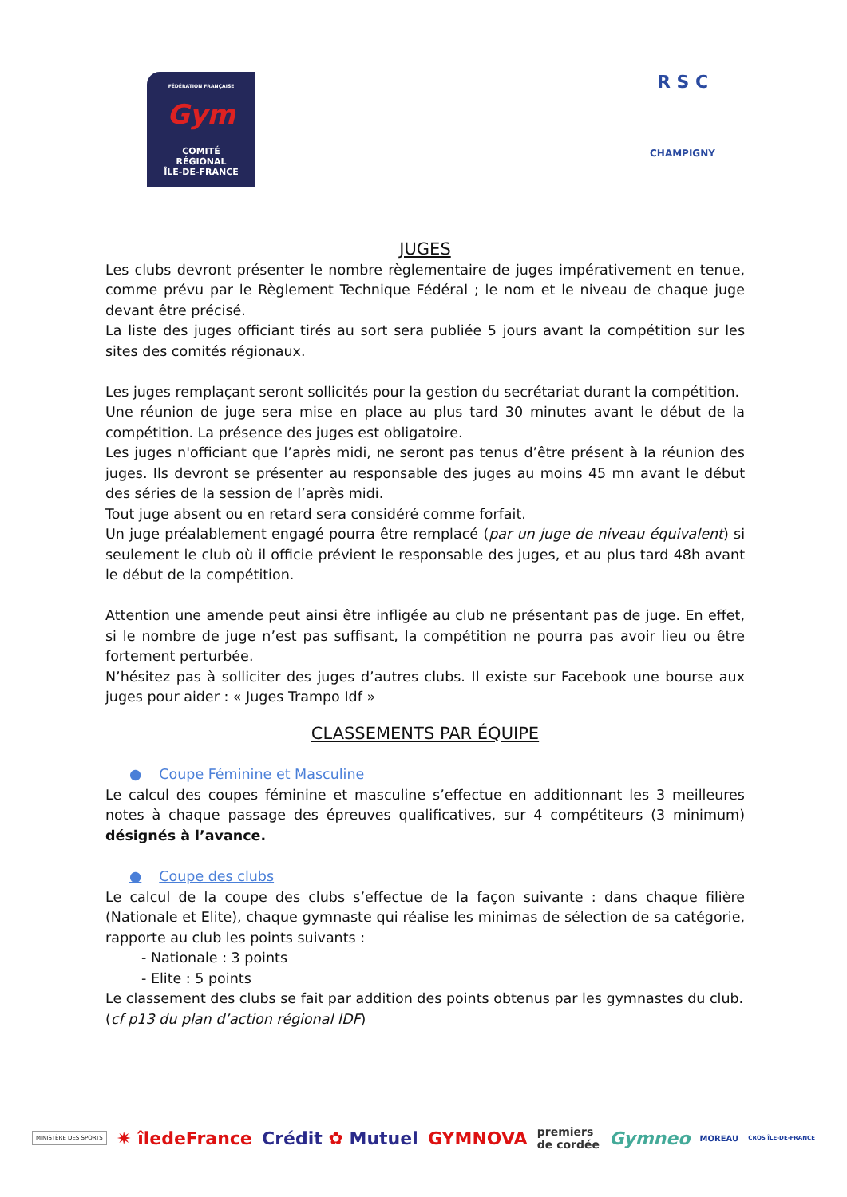FÉDÉRATION FRANÇAISE
Gym
COMITÉ
RÉGIONAL
ÎLE-DE-FRANCE
R S C
CHAMPIGNY
JUGES
Les clubs devront présenter le nombre règlementaire de juges impérativement en tenue, comme prévu par le Règlement Technique Fédéral ; le nom et le niveau de chaque juge devant être précisé.
La liste des juges officiant tirés au sort sera publiée 5 jours avant la compétition sur les sites des comités régionaux.
Les juges remplaçant seront sollicités pour la gestion du secrétariat durant la compétition.
Une réunion de juge sera mise en place au plus tard 30 minutes avant le début de la compétition. La présence des juges est obligatoire.
Les juges n'officiant que l’après midi, ne seront pas tenus d’être présent à la réunion des juges. Ils devront se présenter au responsable des juges au moins 45 mn avant le début des séries de la session de l’après midi.
Tout juge absent ou en retard sera considéré comme forfait.
Un juge préalablement engagé pourra être remplacé (par un juge de niveau équivalent) si seulement le club où il officie prévient le responsable des juges, et au plus tard 48h avant le début de la compétition.
Attention une amende peut ainsi être infligée au club ne présentant pas de juge. En effet, si le nombre de juge n’est pas suffisant, la compétition ne pourra pas avoir lieu ou être fortement perturbée.
N’hésitez pas à solliciter des juges d’autres clubs. Il existe sur Facebook une bourse aux juges pour aider : « Juges Trampo Idf »
CLASSEMENTS PAR ÉQUIPE
● Coupe Féminine et Masculine
Le calcul des coupes féminine et masculine s’effectue en additionnant les 3 meilleures notes à chaque passage des épreuves qualificatives, sur 4 compétiteurs (3 minimum) désignés à l’avance.
● Coupe des clubs
Le calcul de la coupe des clubs s’effectue de la façon suivante : dans chaque filière (Nationale et Elite), chaque gymnaste qui réalise les minimas de sélection de sa catégorie, rapporte au club les points suivants :
- Nationale : 3 points
- Elite : 5 points
Le classement des clubs se fait par addition des points obtenus par les gymnastes du club.
(cf p13 du plan d’action régional IDF)
MINISTÈRE DES SPORTS ✷ îledeFrance Crédit ✿ Mutuel GYMNOVA premiers
de cordée Gymneo MOREAU CROS ÎLE-DE-FRANCE